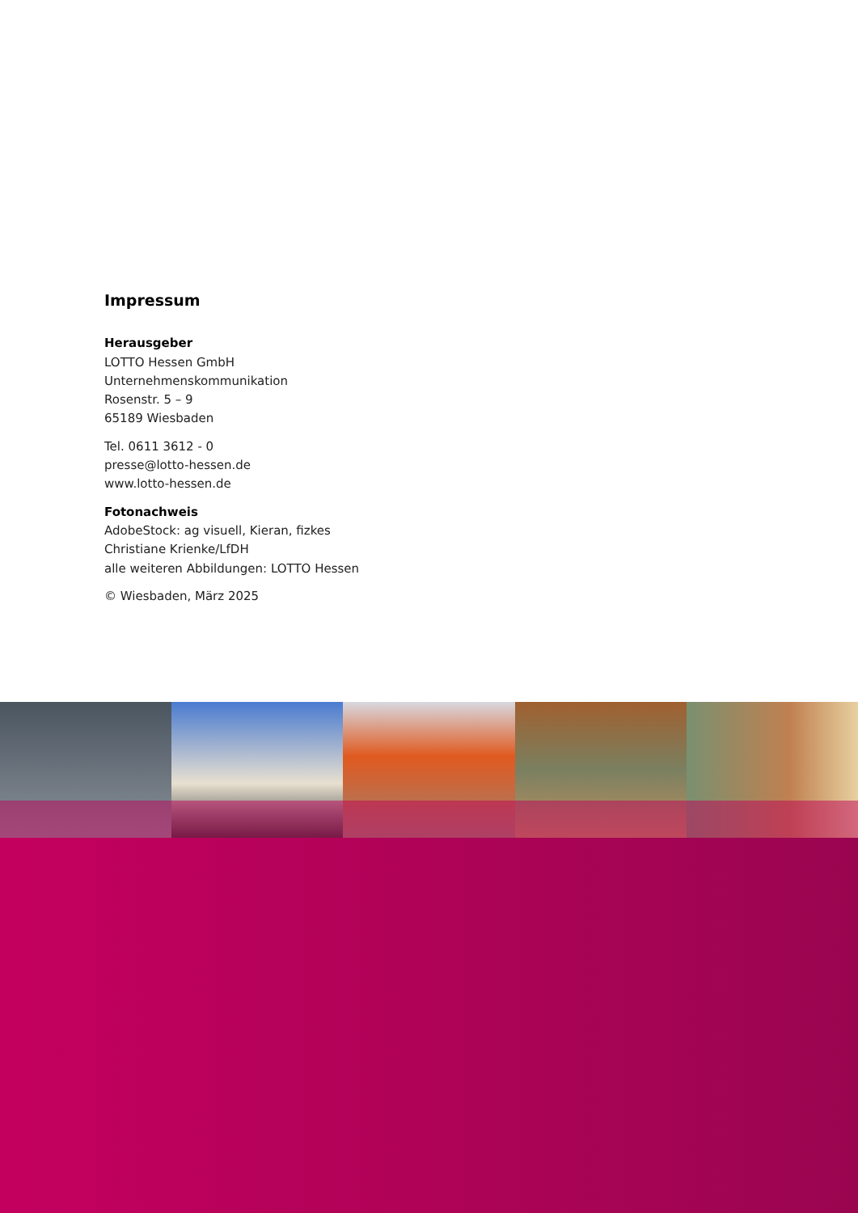Impressum
Herausgeber
LOTTO Hessen GmbH
Unternehmenskommunikation
Rosenstr. 5 – 9
65189 Wiesbaden
Tel. 0611 3612 - 0
presse@lotto-hessen.de
www.lotto-hessen.de
Fotonachweis
AdobeStock: ag visuell, Kieran, fizkes
Christiane Krienke/LfDH
alle weiteren Abbildungen: LOTTO Hessen
© Wiesbaden, März 2025